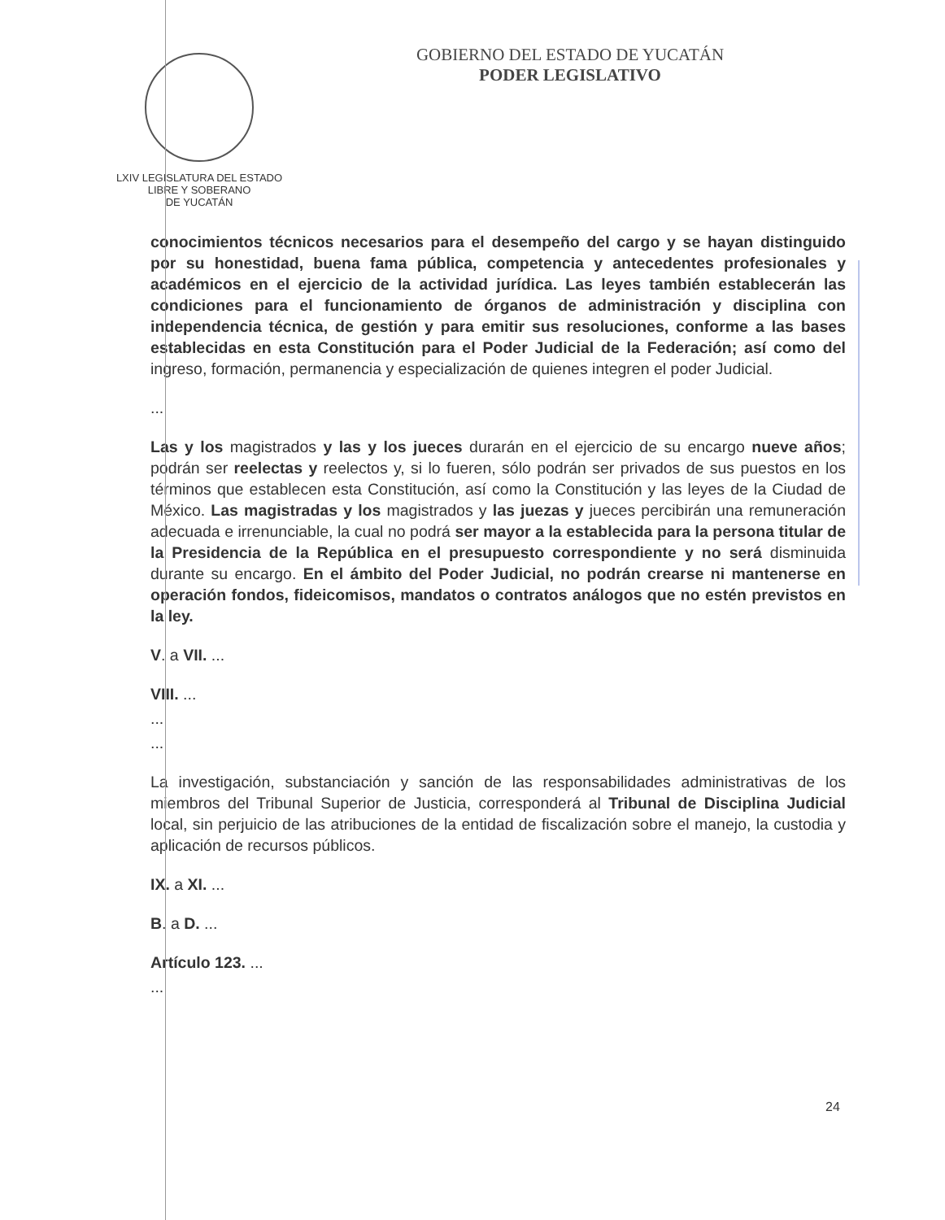LXIV LEGISLATURA DEL ESTADO
LIBRE Y SOBERANO
DE YUCATÁN
GOBIERNO DEL ESTADO DE YUCATÁN
PODER LEGISLATIVO
conocimientos técnicos necesarios para el desempeño del cargo y se hayan distinguido por su honestidad, buena fama pública, competencia y antecedentes profesionales y académicos en el ejercicio de la actividad jurídica. Las leyes también establecerán las condiciones para el funcionamiento de órganos de administración y disciplina con independencia técnica, de gestión y para emitir sus resoluciones, conforme a las bases establecidas en esta Constitución para el Poder Judicial de la Federación; así como del ingreso, formación, permanencia y especialización de quienes integren el poder Judicial.
...
Las y los magistrados y las y los jueces durarán en el ejercicio de su encargo nueve años; podrán ser reelectas y reelectos y, si lo fueren, sólo podrán ser privados de sus puestos en los términos que establecen esta Constitución, así como la Constitución y las leyes de la Ciudad de México. Las magistradas y los magistrados y las juezas y jueces percibirán una remuneración adecuada e irrenunciable, la cual no podrá ser mayor a la establecida para la persona titular de la Presidencia de la República en el presupuesto correspondiente y no será disminuida durante su encargo. En el ámbito del Poder Judicial, no podrán crearse ni mantenerse en operación fondos, fideicomisos, mandatos o contratos análogos que no estén previstos en la ley.
V. a VII. ...
VIII. ...
...
...
La investigación, substanciación y sanción de las responsabilidades administrativas de los miembros del Tribunal Superior de Justicia, corresponderá al Tribunal de Disciplina Judicial local, sin perjuicio de las atribuciones de la entidad de fiscalización sobre el manejo, la custodia y aplicación de recursos públicos.
IX. a XI. ...
B. a D. ...
Artículo 123. ...
...
24